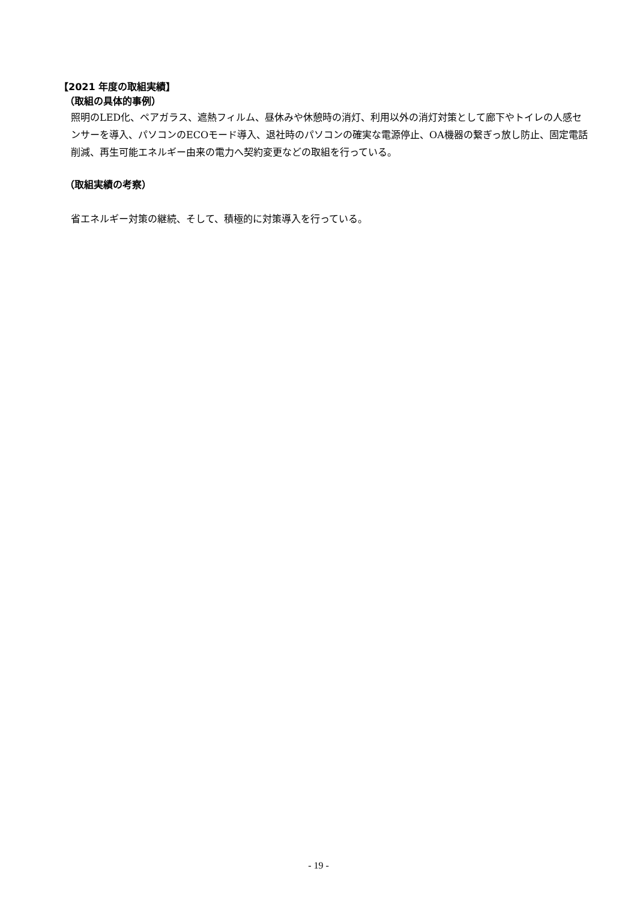【2021 年度の取組実績】
（取組の具体的事例）
照明のLED化、ペアガラス、遮熱フィルム、昼休みや休憩時の消灯、利用以外の消灯対策として廊下やトイレの人感センサーを導入、パソコンのECOモード導入、退社時のパソコンの確実な電源停止、OA機器の繋ぎっ放し防止、固定電話削減、再生可能エネルギー由来の電力へ契約変更などの取組を行っている。
（取組実績の考察）
省エネルギー対策の継続、そして、積極的に対策導入を行っている。
- 19 -